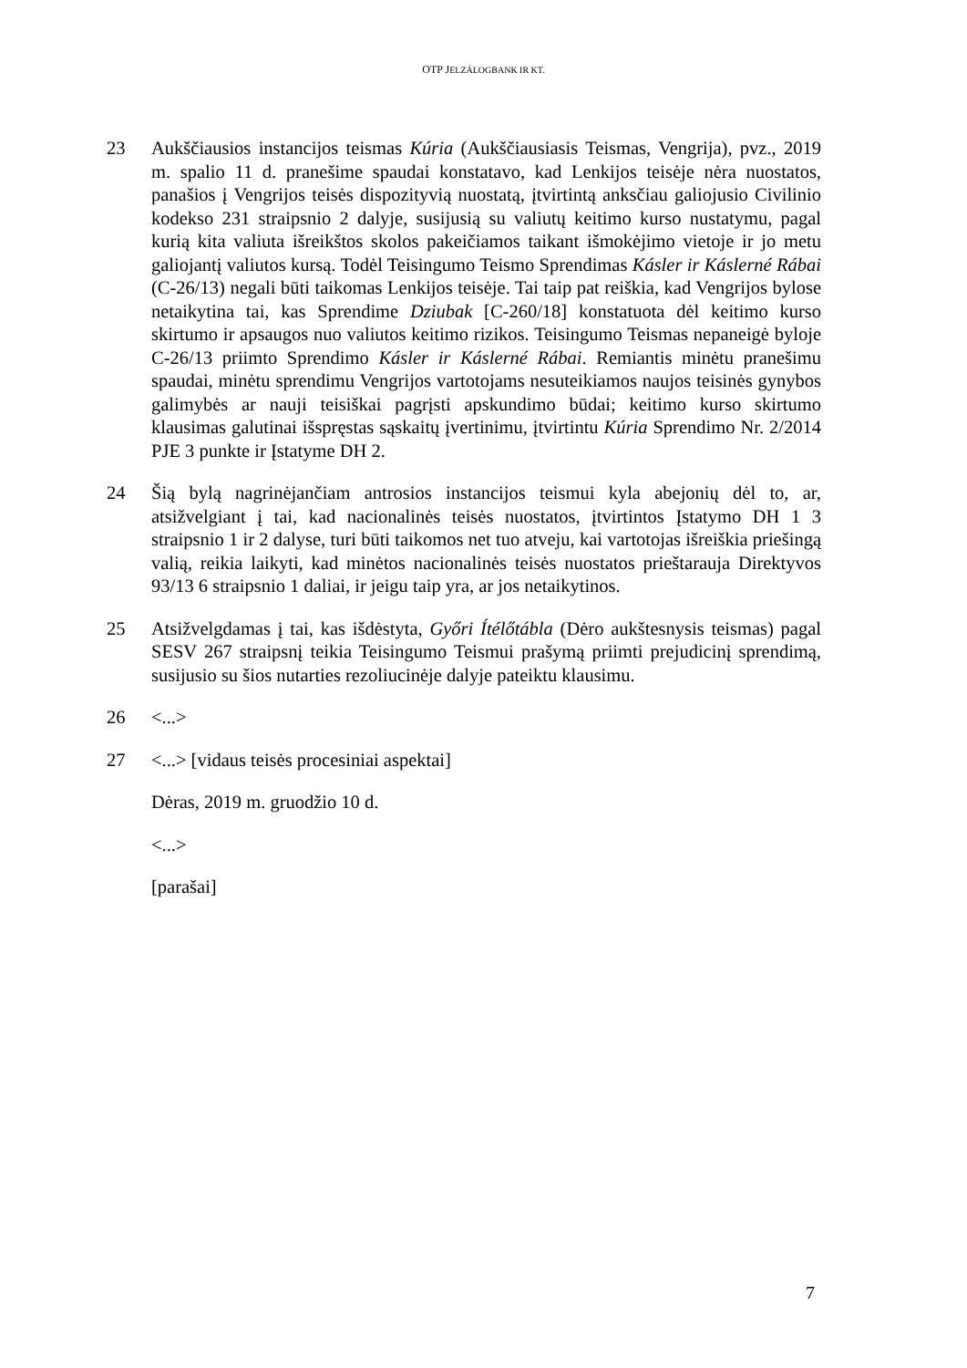OTP JELZÁLOGBANK IR KT.
23 Aukščiausios instancijos teismas Kúria (Aukščiausiasis Teismas, Vengrija), pvz., 2019 m. spalio 11 d. pranešime spaudai konstatavo, kad Lenkijos teisėje nėra nuostatos, panašios į Vengrijos teisės dispozityvią nuostatą, įtvirtintą anksčiau galiojusio Civilinio kodekso 231 straipsnio 2 dalyje, susijusią su valiutų keitimo kurso nustatymu, pagal kurią kita valiuta išreikštos skolos pakeičiamos taikant išmokėjimo vietoje ir jo metu galiojantį valiutos kursą. Todėl Teisingumo Teismo Sprendimas Kásler ir Káslerné Rábai (C-26/13) negali būti taikomas Lenkijos teisėje. Tai taip pat reiškia, kad Vengrijos bylose netaikytina tai, kas Sprendime Dziubak [C-260/18] konstatuota dėl keitimo kurso skirtumo ir apsaugos nuo valiutos keitimo rizikos. Teisingumo Teismas nepaneigė byloje C-26/13 priimto Sprendimo Kásler ir Káslerné Rábai. Remiantis minėtu pranešimu spaudai, minėtu sprendimu Vengrijos vartotojams nesuteikiamos naujos teisinės gynybos galimybės ar nauji teisiškai pagrįsti apskundimo būdai; keitimo kurso skirtumo klausimas galutinai išspręstas sąskaitų įvertinimu, įtvirtintu Kúria Sprendimo Nr. 2/2014 PJE 3 punkte ir Įstatyme DH 2.
24 Šią bylą nagrinėjančiam antrosios instancijos teismui kyla abejonių dėl to, ar, atsižvelgiant į tai, kad nacionalinės teisės nuostatos, įtvirtintos Įstatymo DH 1 3 straipsnio 1 ir 2 dalyse, turi būti taikomos net tuo atveju, kai vartotojas išreiškia priešingą valią, reikia laikyti, kad minėtos nacionalinės teisės nuostatos prieštarauja Direktyvos 93/13 6 straipsnio 1 daliai, ir jeigu taip yra, ar jos netaikytinos.
25 Atsižvelgdamas į tai, kas išdėstyta, Győri Ítélőtábla (Dėro aukštesnysis teismas) pagal SESV 267 straipsnį teikia Teisingumo Teismui prašymą priimti prejudicinį sprendimą, susijusio su šios nutarties rezoliucinėje dalyje pateiktu klausimu.
26 <...>
27 <...> [vidaus teisės procesiniai aspektai]
Dėras, 2019 m. gruodžio 10 d.
<...>
[parašai]
7